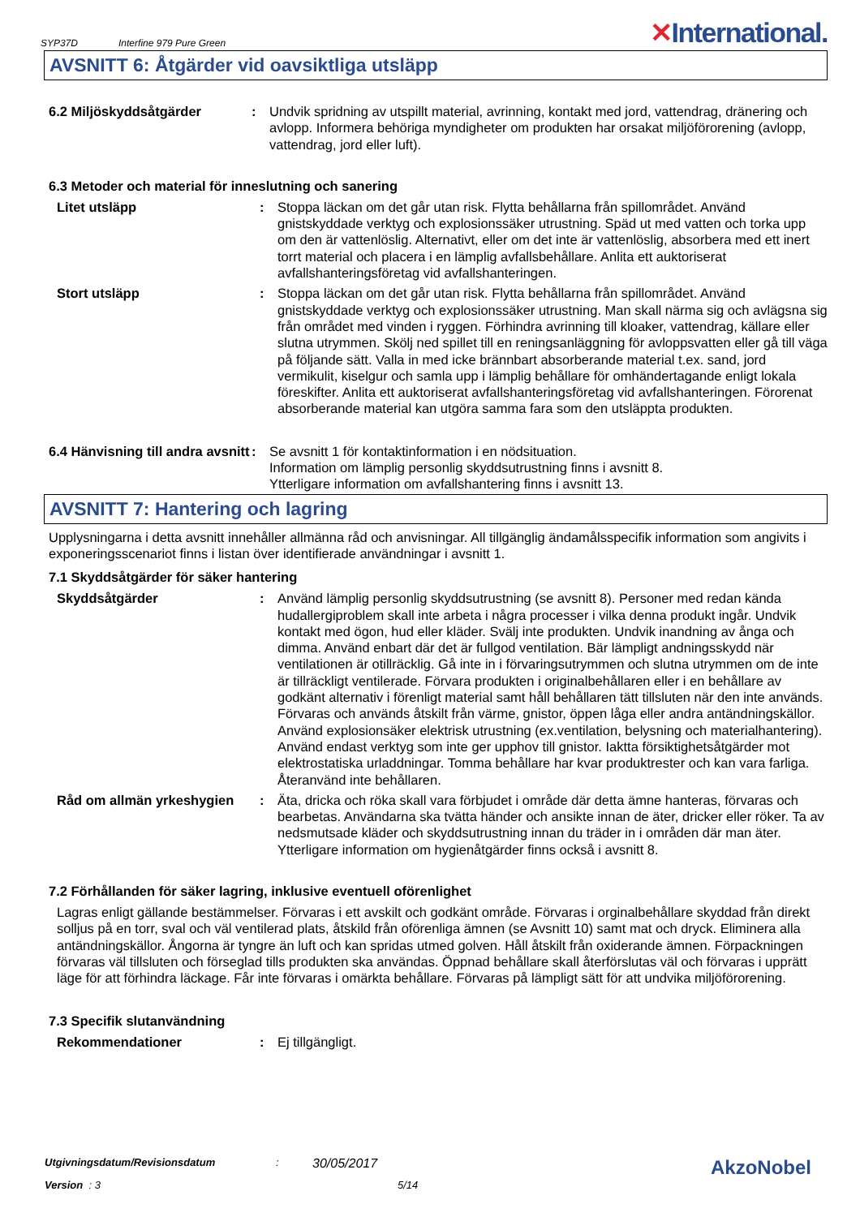SYP37D Interfine 979 Pure Green ✕International.
AVSNITT 6: Åtgärder vid oavsiktliga utsläpp
6.2 Miljöskyddsåtgärder : Undvik spridning av utspillt material, avrinning, kontakt med jord, vattendrag, dränering och avlopp. Informera behöriga myndigheter om produkten har orsakat miljöförorening (avlopp, vattendrag, jord eller luft).
6.3 Metoder och material för inneslutning och sanering
Litet utsläpp : Stoppa läckan om det går utan risk. Flytta behållarna från spillområdet. Använd gnistskyddade verktyg och explosionssäker utrustning. Späd ut med vatten och torka upp om den är vattenlöslig. Alternativt, eller om det inte är vattenlöslig, absorbera med ett inert torrt material och placera i en lämplig avfallsbehållare. Anlita ett auktoriserat avfallshanteringsföretag vid avfallshanteringen.
Stort utsläpp : Stoppa läckan om det går utan risk. Flytta behållarna från spillområdet. Använd gnistskyddade verktyg och explosionssäker utrustning. Man skall närma sig och avlägsna sig från området med vinden i ryggen. Förhindra avrinning till kloaker, vattendrag, källare eller slutna utrymmen. Skölj ned spillet till en reningsanläggning för avloppsvatten eller gå till väga på följande sätt. Valla in med icke brännbart absorberande material t.ex. sand, jord vermikulit, kiselgur och samla upp i lämplig behållare för omhändertagande enligt lokala föreskifter. Anlita ett auktoriserat avfallshanteringsföretag vid avfallshanteringen. Förorenat absorberande material kan utgöra samma fara som den utsläppta produkten.
6.4 Hänvisning till andra avsnitt
: Se avsnitt 1 för kontaktinformation i en nödsituation.
Information om lämplig personlig skyddsutrustning finns i avsnitt 8.
Ytterligare information om avfallshantering finns i avsnitt 13.
AVSNITT 7: Hantering och lagring
Upplysningarna i detta avsnitt innehåller allmänna råd och anvisningar. All tillgänglig ändamålsspecifik information som angivits i exponeringsscenariot finns i listan över identifierade användningar i avsnitt 1.
7.1 Skyddsåtgärder för säker hantering
Skyddsåtgärder : Använd lämplig personlig skyddsutrustning (se avsnitt 8). Personer med redan kända hudallergiproblem skall inte arbeta i några processer i vilka denna produkt ingår. Undvik kontakt med ögon, hud eller kläder. Svälj inte produkten. Undvik inandning av ånga och dimma. Använd enbart där det är fullgod ventilation. Bär lämpligt andningsskydd när ventilationen är otillräcklig. Gå inte in i förvaringsutrymmen och slutna utrymmen om de inte är tillräckligt ventilerade. Förvara produkten i originalbehållaren eller i en behållare av godkänt alternativ i förenligt material samt håll behållaren tätt tillsluten när den inte används. Förvaras och används åtskilt från värme, gnistor, öppen låga eller andra antändningskällor. Använd explosionsäker elektrisk utrustning (ex.ventilation, belysning och materialhantering). Använd endast verktyg som inte ger upphov till gnistor. Iaktta försiktighetsåtgärder mot elektrostatiska urladdningar. Tomma behållare har kvar produktrester och kan vara farliga. Återanvänd inte behållaren.
Råd om allmän yrkeshygien : Äta, dricka och röka skall vara förbjudet i område där detta ämne hanteras, förvaras och bearbetas. Användarna ska tvätta händer och ansikte innan de äter, dricker eller röker. Ta av nedsmutsade kläder och skyddsutrustning innan du träder in i områden där man äter. Ytterligare information om hygienåtgärder finns också i avsnitt 8.
7.2 Förhållanden för säker lagring, inklusive eventuell oförenlighet
Lagras enligt gällande bestämmelser. Förvaras i ett avskilt och godkänt område. Förvaras i orginalbehållare skyddad från direkt solljus på en torr, sval och väl ventilerad plats, åtskild från oförenliga ämnen (se Avsnitt 10) samt mat och dryck. Eliminera alla antändningskällor. Ångorna är tyngre än luft och kan spridas utmed golven. Håll åtskilt från oxiderande ämnen. Förpackningen förvaras väl tillsluten och förseglad tills produkten ska användas. Öppnad behållare skall återförslutas väl och förvaras i upprätt läge för att förhindra läckage. Får inte förvaras i omärkta behållare. Förvaras på lämpligt sätt för att undvika miljöförorening.
7.3 Specifik slutanvändning
Rekommendationer : Ej tillgängligt.
Utgivningsdatum/Revisionsdatum: 30/05/2017 AkzoNobel
Version : 3 5/14